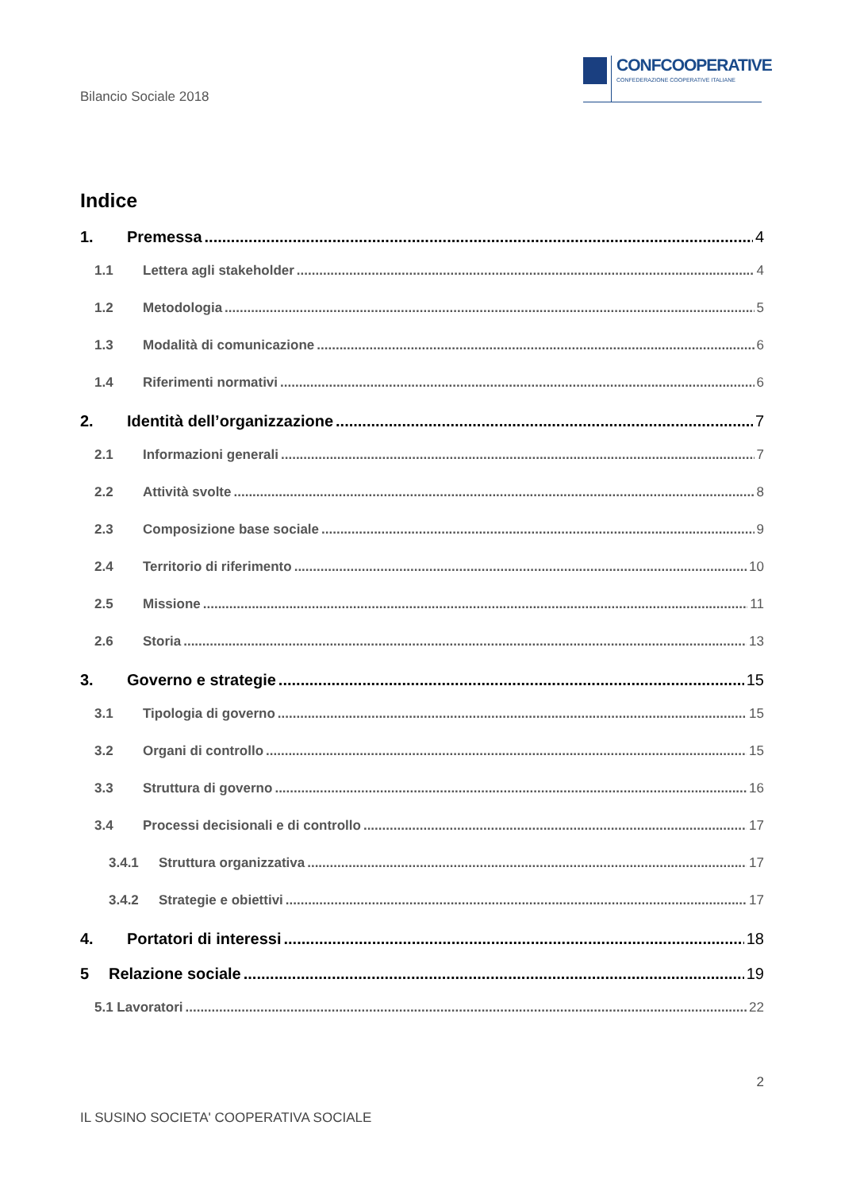Bilancio Sociale 2018
CONFCOOPERATIVE
CONFEDERAZIONE COOPERATIVE ITALIANE
Indice
1. Premessa 4
1.1 Lettera agli stakeholder 4
1.2 Metodologia 5
1.3 Modalità di comunicazione 6
1.4 Riferimenti normativi 6
2. Identità dell’organizzazione 7
2.1 Informazioni generali 7
2.2 Attività svolte 8
2.3 Composizione base sociale 9
2.4 Territorio di riferimento 10
2.5 Missione 11
2.6 Storia 13
3. Governo e strategie 15
3.1 Tipologia di governo 15
3.2 Organi di controllo 15
3.3 Struttura di governo 16
3.4 Processi decisionali e di controllo 17
3.4.1 Struttura organizzativa 17
3.4.2 Strategie e obiettivi 17
4. Portatori di interessi 18
5 Relazione sociale 19
5.1 Lavoratori 22
2
IL SUSINO SOCIETA' COOPERATIVA SOCIALE